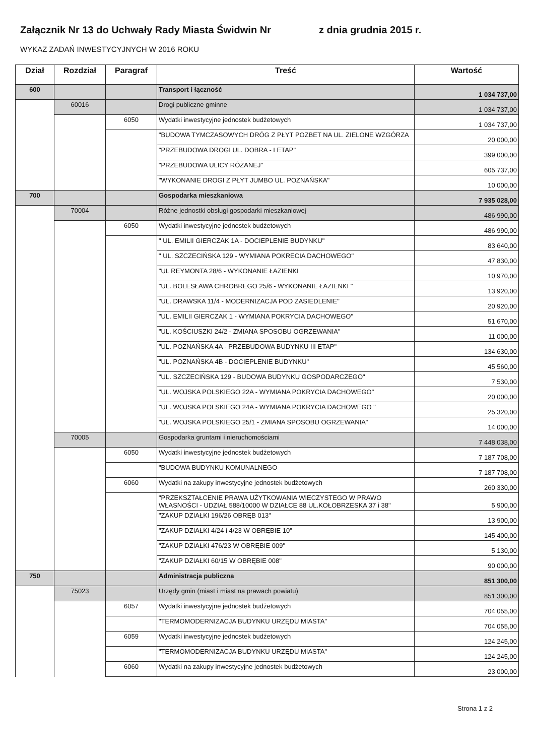Załącznik Nr 13 do Uchwały Rady Miasta Świdwin Nr z dnia grudnia 2015 r.
WYKAZ ZADAŃ INWESTYCYJNYCH W 2016 ROKU
| Dział | Rozdział | Paragraf | Treść | Wartość |
| --- | --- | --- | --- | --- |
| 600 | | | Transport i łączność | 1 034 737,00 |
| | 60016 | | Drogi publiczne gminne | 1 034 737,00 |
| | | 6050 | Wydatki inwestycyjne jednostek budżetowych | 1 034 737,00 |
| | | | "BUDOWA TYMCZASOWYCH DRÓG Z PŁYT POZBET NA UL. ZIELONE WZGÓRZA | 20 000,00 |
| | | | "PRZEBUDOWA DROGI UL. DOBRA - I ETAP" | 399 000,00 |
| | | | "PRZEBUDOWA ULICY RÓŻANEJ" | 605 737,00 |
| | | | "WYKONANIE DROGI Z PŁYT JUMBO UL. POZNAŃSKA" | 10 000,00 |
| 700 | | | Gospodarka mieszkaniowa | 7 935 028,00 |
| | 70004 | | Różne jednostki obsługi gospodarki mieszkaniowej | 486 990,00 |
| | | 6050 | Wydatki inwestycyjne jednostek budżetowych | 486 990,00 |
| | | | " UL. EMILII GIERCZAK 1A - DOCIEPLENIE BUDYNKU" | 83 640,00 |
| | | | " UL. SZCZECIŃSKA 129 - WYMIANA POKRECIA DACHOWEGO" | 47 830,00 |
| | | | "UL REYMONTA 28/6 - WYKONANIE ŁAZIENKI | 10 970,00 |
| | | | "UL. BOLESŁAWA CHROBREGO 25/6 - WYKONANIE ŁAZIENKI " | 13 920,00 |
| | | | "UL. DRAWSKA 11/4 - MODERNIZACJA POD ZASIEDLENIE" | 20 920,00 |
| | | | "UL. EMILII GIERCZAK 1 - WYMIANA POKRYCIA DACHOWEGO" | 51 670,00 |
| | | | "UL. KOŚCIUSZKI 24/2 - ZMIANA SPOSOBU OGRZEWANIA" | 11 000,00 |
| | | | "UL. POZNAŃSKA 4A - PRZEBUDOWA BUDYNKU III ETAP" | 134 630,00 |
| | | | "UL. POZNAŃSKA 4B - DOCIEPLENIE BUDYNKU" | 45 560,00 |
| | | | "UL. SZCZECIŃSKA 129 - BUDOWA BUDYNKU GOSPODARCZEGO" | 7 530,00 |
| | | | "UL. WOJSKA POLSKIEGO 22A - WYMIANA POKRYCIA DACHOWEGO" | 20 000,00 |
| | | | "UL. WOJSKA POLSKIEGO 24A - WYMIANA POKRYCIA DACHOWEGO " | 25 320,00 |
| | | | "UL. WOJSKA POLSKIEGO 25/1 - ZMIANA SPOSOBU OGRZEWANIA" | 14 000,00 |
| | 70005 | | Gospodarka gruntami i nieruchomościami | 7 448 038,00 |
| | | 6050 | Wydatki inwestycyjne jednostek budżetowych | 7 187 708,00 |
| | | | "BUDOWA BUDYNKU KOMUNALNEGO | 7 187 708,00 |
| | | 6060 | Wydatki na zakupy inwestycyjne jednostek budżetowych | 260 330,00 |
| | | | "PRZEKSZTAŁCENIE PRAWA UŻYTKOWANIA WIECZYSTEGO W PRAWO WŁASNOŚCI - UDZIAŁ 588/10000 W DZIAŁCE 88 UL.KOŁOBRZESKA 37 i 38" | 5 900,00 |
| | | | "ZAKUP DZIAŁKI 196/26 OBRĘB 013" | 13 900,00 |
| | | | "ZAKUP DZIAŁKI 4/24 i 4/23 W OBRĘBIE 10" | 145 400,00 |
| | | | "ZAKUP DZIAŁKI 476/23 W OBRĘBIE 009" | 5 130,00 |
| | | | "ZAKUP DZIAŁKI 60/15 W OBRĘBIE 008" | 90 000,00 |
| 750 | | | Administracja publiczna | 851 300,00 |
| | 75023 | | Urzędy gmin (miast i miast na prawach powiatu) | 851 300,00 |
| | | 6057 | Wydatki inwestycyjne jednostek budżetowych | 704 055,00 |
| | | | "TERMOMODERNIZACJA BUDYNKU URZĘDU MIASTA" | 704 055,00 |
| | | 6059 | Wydatki inwestycyjne jednostek budżetowych | 124 245,00 |
| | | | "TERMOMODERNIZACJA BUDYNKU URZĘDU MIASTA" | 124 245,00 |
| | | 6060 | Wydatki na zakupy inwestycyjne jednostek budżetowych | 23 000,00 |
Strona 1 z 2